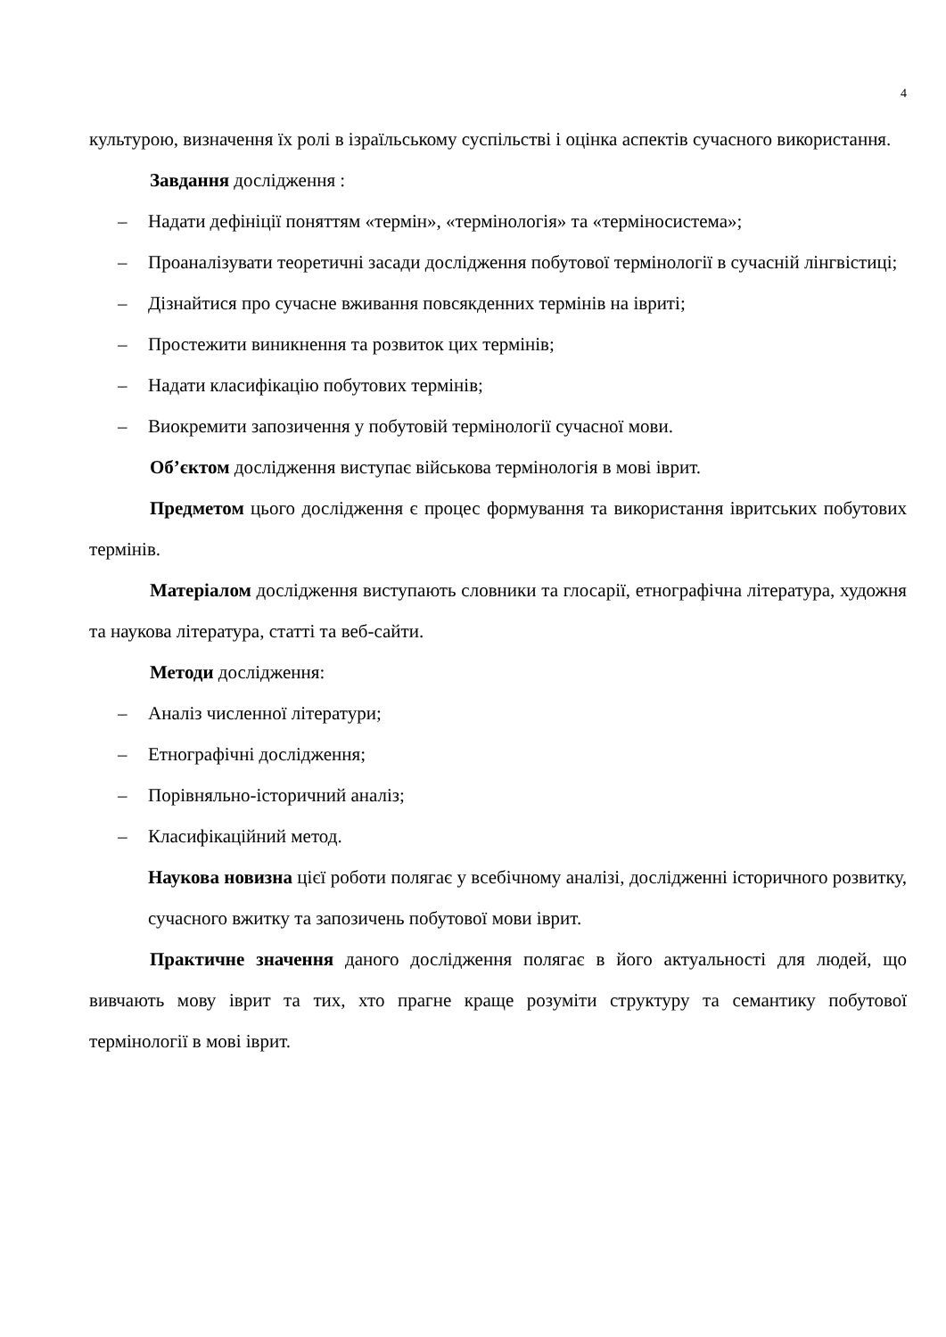4
культурою, визначення їх ролі в ізраїльському суспільстві і оцінка аспектів сучасного використання.
Завдання дослідження :
– Надати дефініції поняттям «термін», «термінологія» та «терміносистема»;
– Проаналізувати теоретичні засади дослідження побутової термінології в сучасній лінгвістиці;
– Дізнайтися про сучасне вживання повсякденних термінів на івриті;
– Простежити виникнення та розвиток цих термінів;
– Надати класифікацію побутових термінів;
– Виокремити запозичення у побутовій термінології сучасної мови.
Об’єктом дослідження виступає військова термінологія в мові іврит.
Предметом цього дослідження є процес формування та використання івритських побутових термінів.
Матеріалом дослідження виступають словники та глосарії, етнографічна література, художня та наукова література, статті та веб-сайти.
Методи дослідження:
– Аналіз численної літератури;
– Етнографічні дослідження;
– Порівняльно-історичний аналіз;
– Класифікаційний метод.
Наукова новизна цієї роботи полягає у всебічному аналізі, дослідженні історичного розвитку, сучасного вжитку та запозичень побутової мови іврит.
Практичне значення даного дослідження полягає в його актуальності для людей, що вивчають мову іврит та тих, хто прагне краще розуміти структуру та семантику побутової термінології в мові іврит.